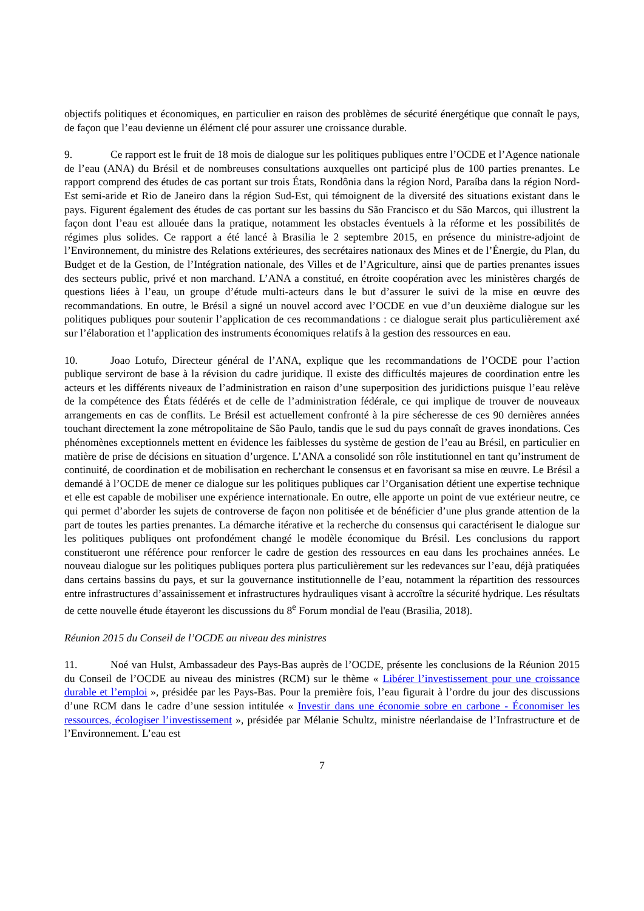objectifs politiques et économiques, en particulier en raison des problèmes de sécurité énergétique que connaît le pays, de façon que l’eau devienne un élément clé pour assurer une croissance durable.
9. Ce rapport est le fruit de 18 mois de dialogue sur les politiques publiques entre l’OCDE et l’Agence nationale de l’eau (ANA) du Brésil et de nombreuses consultations auxquelles ont participé plus de 100 parties prenantes. Le rapport comprend des études de cas portant sur trois États, Rondônia dans la région Nord, Paraíba dans la région Nord-Est semi-aride et Rio de Janeiro dans la région Sud-Est, qui témoignent de la diversité des situations existant dans le pays. Figurent également des études de cas portant sur les bassins du São Francisco et du São Marcos, qui illustrent la façon dont l’eau est allouée dans la pratique, notamment les obstacles éventuels à la réforme et les possibilités de régimes plus solides. Ce rapport a été lancé à Brasilia le 2 septembre 2015, en présence du ministre-adjoint de l’Environnement, du ministre des Relations extérieures, des secrétaires nationaux des Mines et de l’Énergie, du Plan, du Budget et de la Gestion, de l’Intégration nationale, des Villes et de l’Agriculture, ainsi que de parties prenantes issues des secteurs public, privé et non marchand. L’ANA a constitué, en étroite coopération avec les ministères chargés de questions liées à l’eau, un groupe d’étude multi-acteurs dans le but d’assurer le suivi de la mise en œuvre des recommandations. En outre, le Brésil a signé un nouvel accord avec l’OCDE en vue d’un deuxième dialogue sur les politiques publiques pour soutenir l’application de ces recommandations : ce dialogue serait plus particulièrement axé sur l’élaboration et l’application des instruments économiques relatifs à la gestion des ressources en eau.
10. Joao Lotufo, Directeur général de l’ANA, explique que les recommandations de l’OCDE pour l’action publique serviront de base à la révision du cadre juridique. Il existe des difficultés majeures de coordination entre les acteurs et les différents niveaux de l’administration en raison d’une superposition des juridictions puisque l’eau relève de la compétence des États fédérés et de celle de l’administration fédérale, ce qui implique de trouver de nouveaux arrangements en cas de conflits. Le Brésil est actuellement confronté à la pire sécheresse de ces 90 dernières années touchant directement la zone métropolitaine de São Paulo, tandis que le sud du pays connaît de graves inondations. Ces phénomènes exceptionnels mettent en évidence les faiblesses du système de gestion de l’eau au Brésil, en particulier en matière de prise de décisions en situation d’urgence. L’ANA a consolidé son rôle institutionnel en tant qu’instrument de continuité, de coordination et de mobilisation en recherchant le consensus et en favorisant sa mise en œuvre. Le Brésil a demandé à l’OCDE de mener ce dialogue sur les politiques publiques car l’Organisation détient une expertise technique et elle est capable de mobiliser une expérience internationale. En outre, elle apporte un point de vue extérieur neutre, ce qui permet d’aborder les sujets de controverse de façon non politisée et de bénéficier d’une plus grande attention de la part de toutes les parties prenantes. La démarche itérative et la recherche du consensus qui caractérisent le dialogue sur les politiques publiques ont profondément changé le modèle économique du Brésil. Les conclusions du rapport constitueront une référence pour renforcer le cadre de gestion des ressources en eau dans les prochaines années. Le nouveau dialogue sur les politiques publiques portera plus particulièrement sur les redevances sur l’eau, déjà pratiquées dans certains bassins du pays, et sur la gouvernance institutionnelle de l’eau, notamment la répartition des ressources entre infrastructures d’assainissement et infrastructures hydrauliques visant à accroître la sécurité hydrique. Les résultats de cette nouvelle étude étayeront les discussions du 8<sup>e</sup> Forum mondial de l'eau (Brasilia, 2018).
Réunion 2015 du Conseil de l’OCDE au niveau des ministres
11. Noé van Hulst, Ambassadeur des Pays-Bas auprès de l’OCDE, présente les conclusions de la Réunion 2015 du Conseil de l’OCDE au niveau des ministres (RCM) sur le thème « Libérer l’investissement pour une croissance durable et l’emploi », présidée par les Pays-Bas. Pour la première fois, l’eau figurait à l’ordre du jour des discussions d’une RCM dans le cadre d’une session intitulée « Investir dans une économie sobre en carbone - Économiser les ressources, écologiser l’investissement », présidée par Mélanie Schultz, ministre néerlandaise de l’Infrastructure et de l’Environnement. L’eau est
7